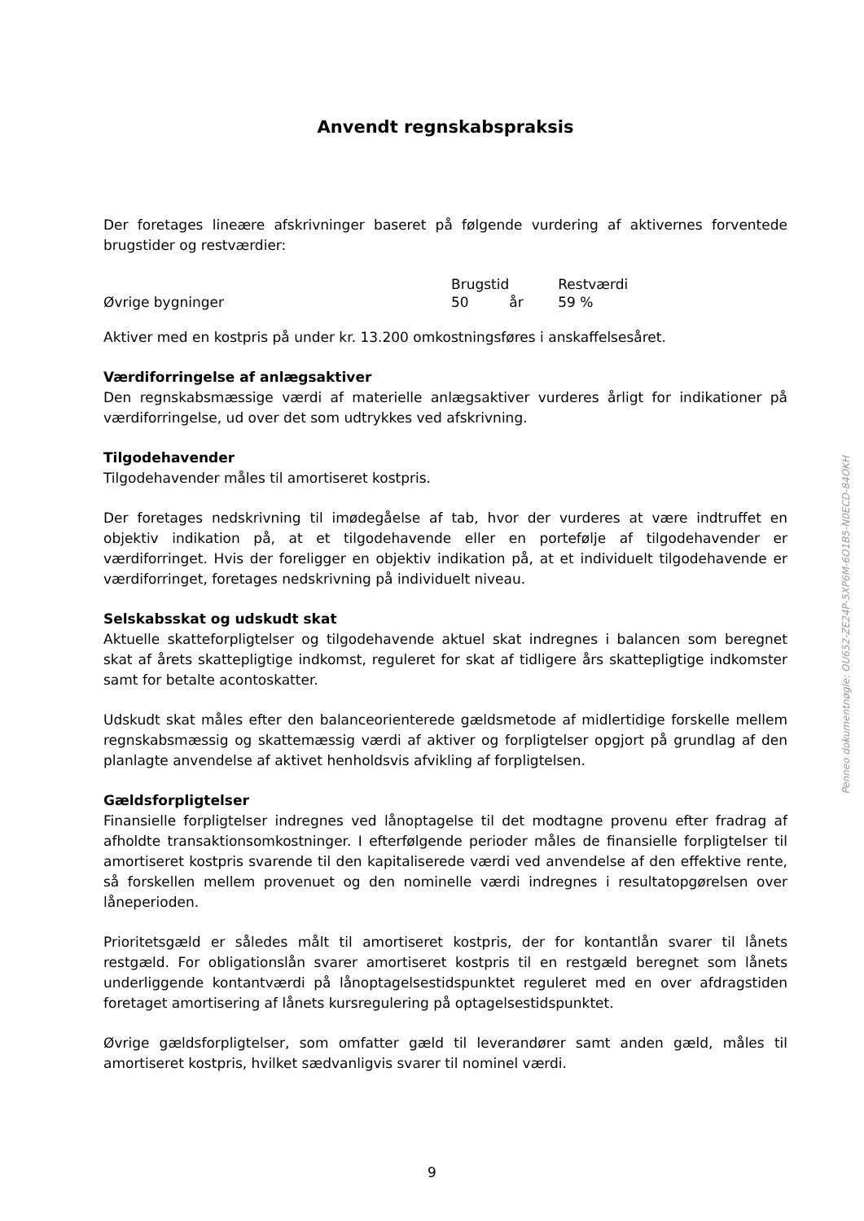Anvendt regnskabspraksis
Der foretages lineære afskrivninger baseret på følgende vurdering af aktivernes forventede brugstider og restværdier:
| | Brugstid | | Restværdi |
| Øvrige bygninger | 50 | år | 59 % |
Aktiver med en kostpris på under kr. 13.200 omkostningsføres i anskaffelsesåret.
Værdiforringelse af anlægsaktiver
Den regnskabsmæssige værdi af materielle anlægsaktiver vurderes årligt for indikationer på værdiforringelse, ud over det som udtrykkes ved afskrivning.
Tilgodehavender
Tilgodehavender måles til amortiseret kostpris.
Der foretages nedskrivning til imødegåelse af tab, hvor der vurderes at være indtruffet en objektiv indikation på, at et tilgodehavende eller en portefølje af tilgodehavender er værdiforringet. Hvis der foreligger en objektiv indikation på, at et individuelt tilgodehavende er værdiforringet, foretages nedskrivning på individuelt niveau.
Selskabsskat og udskudt skat
Aktuelle skatteforpligtelser og tilgodehavende aktuel skat indregnes i balancen som beregnet skat af årets skattepligtige indkomst, reguleret for skat af tidligere års skattepligtige indkomster samt for betalte acontoskatter.
Udskudt skat måles efter den balanceorienterede gældsmetode af midlertidige forskelle mellem regnskabsmæssig og skattemæssig værdi af aktiver og forpligtelser opgjort på grundlag af den planlagte anvendelse af aktivet henholdsvis afvikling af forpligtelsen.
Gældsforpligtelser
Finansielle forpligtelser indregnes ved lånoptagelse til det modtagne provenu efter fradrag af afholdte transaktionsomkostninger. I efterfølgende perioder måles de finansielle forpligtelser til amortiseret kostpris svarende til den kapitaliserede værdi ved anvendelse af den effektive rente, så forskellen mellem provenuet og den nominelle værdi indregnes i resultatopgørelsen over låneperioden.
Prioritetsgæld er således målt til amortiseret kostpris, der for kontantlån svarer til lånets restgæld. For obligationslån svarer amortiseret kostpris til en restgæld beregnet som lånets underliggende kontantværdi på lånoptagelsestidspunktet reguleret med en over afdragstiden foretaget amortisering af lånets kursregulering på optagelsestidspunktet.
Øvrige gældsforpligtelser, som omfatter gæld til leverandører samt anden gæld, måles til amortiseret kostpris, hvilket sædvanligvis svarer til nominel værdi.
Penneo dokumentnøgle: OU652-ZE24P-5XP6M-6O1B5-N0ECD-84OKH
9